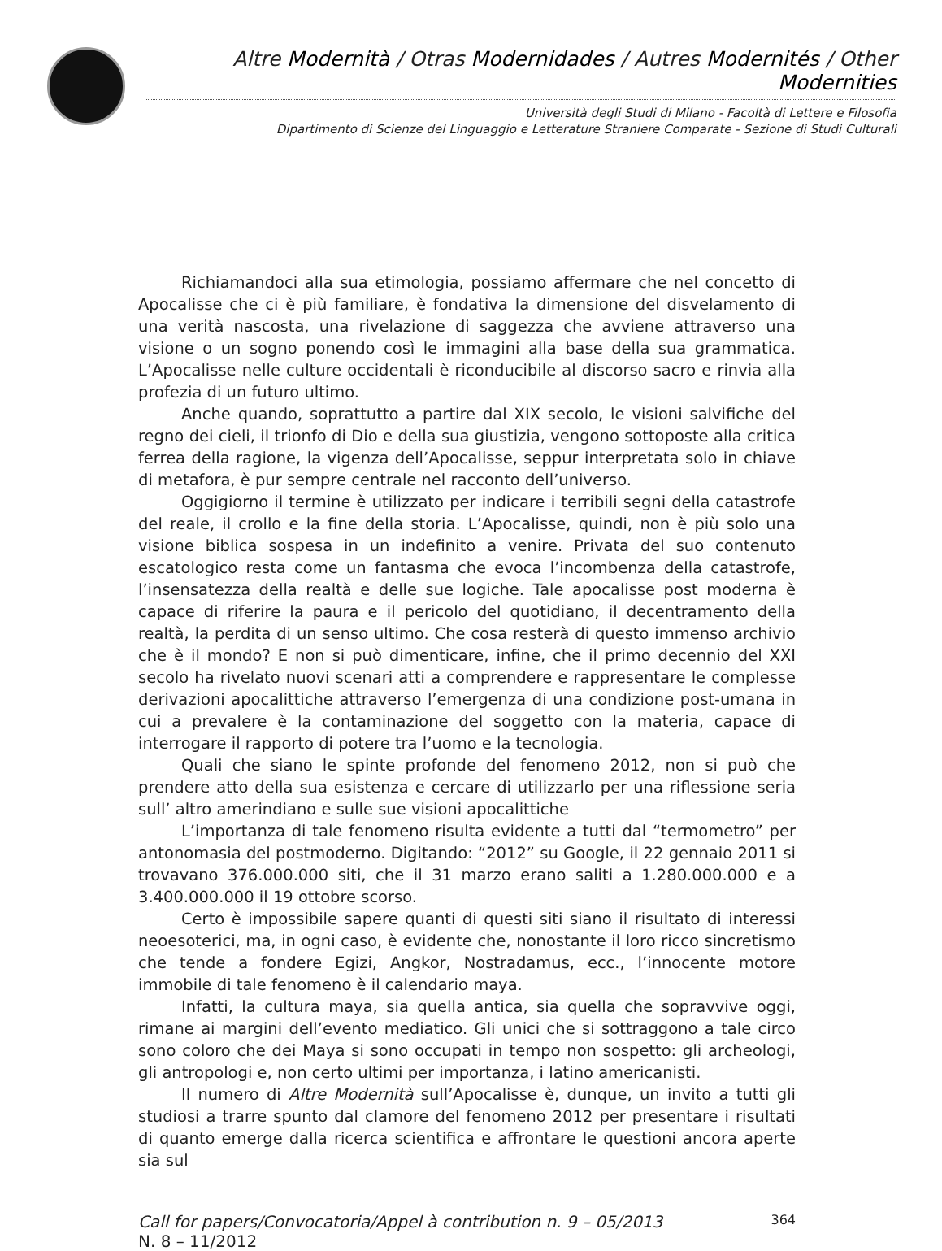Altre Modernità / Otras Modernidades / Autres Modernités / Other Modernities
Università degli Studi di Milano - Facoltà di Lettere e Filosofia
Dipartimento di Scienze del Linguaggio e Letterature Straniere Comparate - Sezione di Studi Culturali
Richiamandoci alla sua etimologia, possiamo affermare che nel concetto di Apocalisse che ci è più familiare, è fondativa la dimensione del disvelamento di una verità nascosta, una rivelazione di saggezza che avviene attraverso una visione o un sogno ponendo così le immagini alla base della sua grammatica. L’Apocalisse nelle culture occidentali è riconducibile al discorso sacro e rinvia alla profezia di un futuro ultimo.
Anche quando, soprattutto a partire dal XIX secolo, le visioni salvifiche del regno dei cieli, il trionfo di Dio e della sua giustizia, vengono sottoposte alla critica ferrea della ragione, la vigenza dell’Apocalisse, seppur interpretata solo in chiave di metafora, è pur sempre centrale nel racconto dell’universo.
Oggigiorno il termine è utilizzato per indicare i terribili segni della catastrofe del reale, il crollo e la fine della storia. L’Apocalisse, quindi, non è più solo una visione biblica sospesa in un indefinito a venire. Privata del suo contenuto escatologico resta come un fantasma che evoca l’incombenza della catastrofe, l’insensatezza della realtà e delle sue logiche. Tale apocalisse post moderna è capace di riferire la paura e il pericolo del quotidiano, il decentramento della realtà, la perdita di un senso ultimo. Che cosa resterà di questo immenso archivio che è il mondo? E non si può dimenticare, infine, che il primo decennio del XXI secolo ha rivelato nuovi scenari atti a comprendere e rappresentare le complesse derivazioni apocalittiche attraverso l’emergenza di una condizione post-umana in cui a prevalere è la contaminazione del soggetto con la materia, capace di interrogare il rapporto di potere tra l’uomo e la tecnologia.
Quali che siano le spinte profonde del fenomeno 2012, non si può che prendere atto della sua esistenza e cercare di utilizzarlo per una riflessione seria sull’ altro amerindiano e sulle sue visioni apocalittiche
L’importanza di tale fenomeno risulta evidente a tutti dal “termometro” per antonomasia del postmoderno. Digitando: “2012” su Google, il 22 gennaio 2011 si trovavano 376.000.000 siti, che il 31 marzo erano saliti a 1.280.000.000 e a 3.400.000.000 il 19 ottobre scorso.
Certo è impossibile sapere quanti di questi siti siano il risultato di interessi neoesoterici, ma, in ogni caso, è evidente che, nonostante il loro ricco sincretismo che tende a fondere Egizi, Angkor, Nostradamus, ecc., l’innocente motore immobile di tale fenomeno è il calendario maya.
Infatti, la cultura maya, sia quella antica, sia quella che sopravvive oggi, rimane ai margini dell’evento mediatico. Gli unici che si sottraggono a tale circo sono coloro che dei Maya si sono occupati in tempo non sospetto: gli archeologi, gli antropologi e, non certo ultimi per importanza, i latino americanisti.
Il numero di Altre Modernità sull’Apocalisse è, dunque, un invito a tutti gli studiosi a trarre spunto dal clamore del fenomeno 2012 per presentare i risultati di quanto emerge dalla ricerca scientifica e affrontare le questioni ancora aperte sia sul
Call for papers/Convocatoria/Appel à contribution n. 9 – 05/2013
N. 8 – 11/2012
364